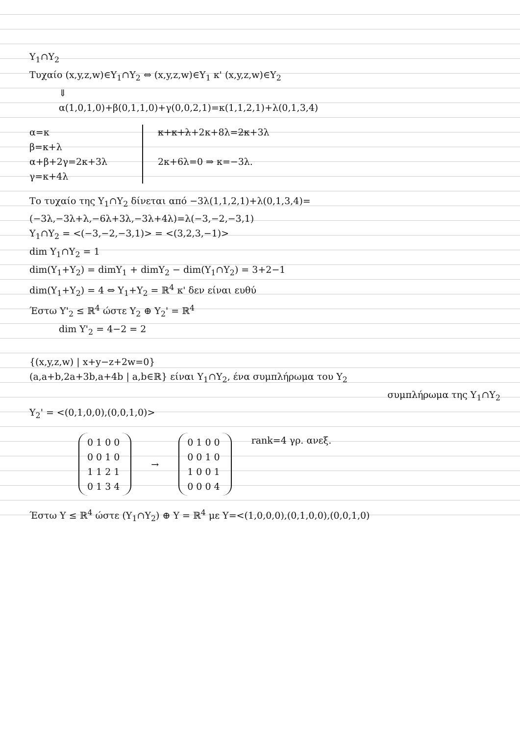Y<sub>1</sub>∩Y<sub>2</sub>
Τυχαίο (x,y,z,w)∈Y<sub>1</sub>∩Y<sub>2</sub> ⇔ (x,y,z,w)∈Y<sub>1</sub> κ' (x,y,z,w)∈Y<sub>2</sub>
⇓
α(1,0,1,0)+β(0,1,1,0)+γ(0,0,2,1)=κ(1,1,2,1)+λ(0,1,3,4)
α=κ
β=κ+λ
α+β+2γ=2κ+3λ
γ=κ+4λ
κ+κ+λ+2κ+8λ=2κ+3λ
2κ+6λ=0 ⇒ κ=−3λ.
Το τυχαίο της Y<sub>1</sub>∩Y<sub>2</sub> δίνεται από −3λ(1,1,2,1)+λ(0,1,3,4)=
(−3λ,−3λ+λ,−6λ+3λ,−3λ+4λ)=λ(−3,−2,−3,1)
Y<sub>1</sub>∩Y<sub>2</sub> = <(−3,−2,−3,1)> = <(3,2,3,−1)>
dim Y<sub>1</sub>∩Y<sub>2</sub> = 1
dim(Y<sub>1</sub>+Y<sub>2</sub>) = dimY<sub>1</sub> + dimY<sub>2</sub> − dim(Y<sub>1</sub>∩Y<sub>2</sub>) = 3+2−1
dim(Y<sub>1</sub>+Y<sub>2</sub>) = 4 ⇔ Y<sub>1</sub>+Y<sub>2</sub> = ℝ<sup>4</sup> κ' δεν είναι ευθύ
Έστω Y'<sub>2</sub> ≤ ℝ<sup>4</sup> ώστε Y<sub>2</sub> ⊕ Y<sub>2</sub>' = ℝ<sup>4</sup>
dim Y'<sub>2</sub> = 4−2 = 2
{(x,y,z,w) | x+y−z+2w=0}
(a,a+b,2a+3b,a+4b | a,b∈ℝ} είναι Y<sub>1</sub>∩Y<sub>2</sub>, ένα συμπλήρωμα του Y<sub>2</sub>
συμπλήρωμα της Y<sub>1</sub>∩Y<sub>2</sub>
Y<sub>2</sub>' = <(0,1,0,0),(0,0,1,0)>
0100
0010
1121
0134
→
0100
0010
1001
0004
rank=4 γρ. ανεξ.
Έστω Y ≤ ℝ<sup>4</sup> ώστε (Y<sub>1</sub>∩Y<sub>2</sub>) ⊕ Y = ℝ<sup>4</sup> με Y=<(1,0,0,0),(0,1,0,0),(0,0,1,0)